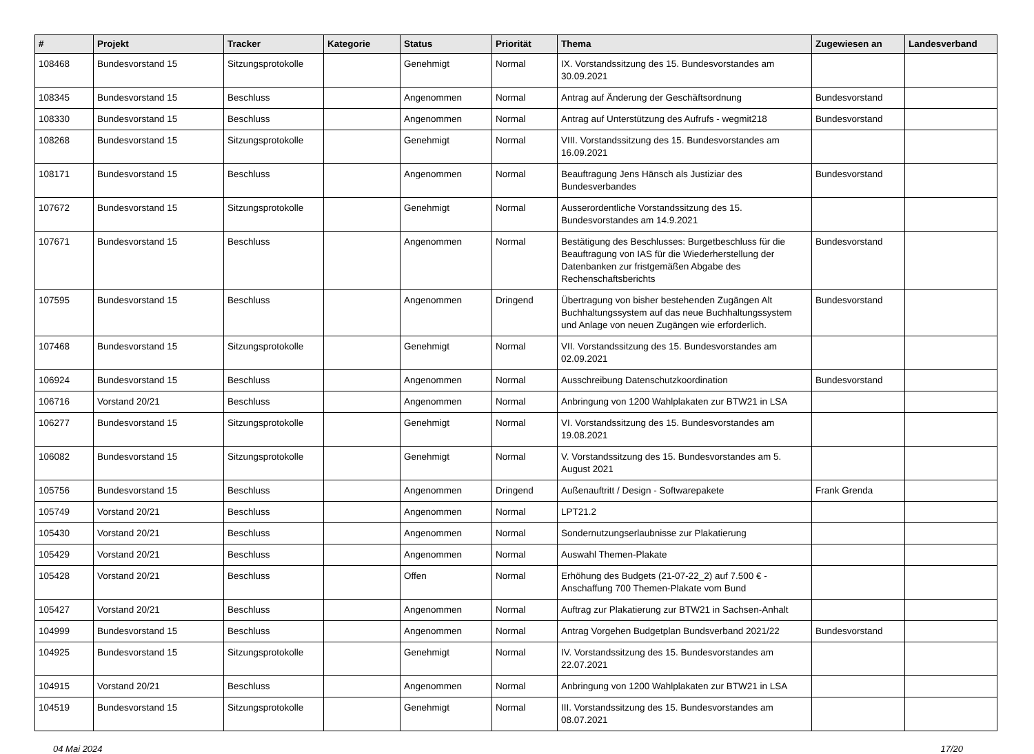| # | Projekt | Tracker | Kategorie | Status | Priorität | Thema | Zugewiesen an | Landesverband |
| --- | --- | --- | --- | --- | --- | --- | --- | --- |
| 108468 | Bundesvorstand 15 | Sitzungsprotokolle | | Genehmigt | Normal | IX. Vorstandssitzung des 15. Bundesvorstandes am 30.09.2021 | | |
| 108345 | Bundesvorstand 15 | Beschluss | | Angenommen | Normal | Antrag auf Änderung der Geschäftsordnung | Bundesvorstand | |
| 108330 | Bundesvorstand 15 | Beschluss | | Angenommen | Normal | Antrag auf Unterstützung des Aufrufs - wegmit218 | Bundesvorstand | |
| 108268 | Bundesvorstand 15 | Sitzungsprotokolle | | Genehmigt | Normal | VIII. Vorstandssitzung des 15. Bundesvorstandes am 16.09.2021 | | |
| 108171 | Bundesvorstand 15 | Beschluss | | Angenommen | Normal | Beauftragung Jens Hänsch als Justiziar des Bundesverbandes | Bundesvorstand | |
| 107672 | Bundesvorstand 15 | Sitzungsprotokolle | | Genehmigt | Normal | Ausserordentliche Vorstandssitzung des 15. Bundesvorstandes am 14.9.2021 | | |
| 107671 | Bundesvorstand 15 | Beschluss | | Angenommen | Normal | Bestätigung des Beschlusses: Burgetbeschluss für die Beauftragung von IAS für die Wiederherstellung der Datenbanken zur fristgemäßen Abgabe des Rechenschaftsberichts | Bundesvorstand | |
| 107595 | Bundesvorstand 15 | Beschluss | | Angenommen | Dringend | Übertragung von bisher bestehenden Zugängen Alt Buchhaltungssystem auf das neue Buchhaltungssystem und Anlage von neuen Zugängen wie erforderlich. | Bundesvorstand | |
| 107468 | Bundesvorstand 15 | Sitzungsprotokolle | | Genehmigt | Normal | VII. Vorstandssitzung des 15. Bundesvorstandes am 02.09.2021 | | |
| 106924 | Bundesvorstand 15 | Beschluss | | Angenommen | Normal | Ausschreibung Datenschutzkoordination | Bundesvorstand | |
| 106716 | Vorstand 20/21 | Beschluss | | Angenommen | Normal | Anbringung von 1200 Wahlplakaten zur BTW21 in LSA | | |
| 106277 | Bundesvorstand 15 | Sitzungsprotokolle | | Genehmigt | Normal | VI. Vorstandssitzung des 15. Bundesvorstandes am 19.08.2021 | | |
| 106082 | Bundesvorstand 15 | Sitzungsprotokolle | | Genehmigt | Normal | V. Vorstandssitzung des 15. Bundesvorstandes am 5. August 2021 | | |
| 105756 | Bundesvorstand 15 | Beschluss | | Angenommen | Dringend | Außenauftritt / Design - Softwarepakete | Frank Grenda | |
| 105749 | Vorstand 20/21 | Beschluss | | Angenommen | Normal | LPT21.2 | | |
| 105430 | Vorstand 20/21 | Beschluss | | Angenommen | Normal | Sondernutzungserlaubnisse zur Plakatierung | | |
| 105429 | Vorstand 20/21 | Beschluss | | Angenommen | Normal | Auswahl Themen-Plakate | | |
| 105428 | Vorstand 20/21 | Beschluss | | Offen | Normal | Erhöhung des Budgets (21-07-22_2) auf 7.500 € - Anschaffung 700 Themen-Plakate vom Bund | | |
| 105427 | Vorstand 20/21 | Beschluss | | Angenommen | Normal | Auftrag zur Plakatierung zur BTW21 in Sachsen-Anhalt | | |
| 104999 | Bundesvorstand 15 | Beschluss | | Angenommen | Normal | Antrag Vorgehen Budgetplan Bundsverband 2021/22 | Bundesvorstand | |
| 104925 | Bundesvorstand 15 | Sitzungsprotokolle | | Genehmigt | Normal | IV. Vorstandssitzung des 15. Bundesvorstandes am 22.07.2021 | | |
| 104915 | Vorstand 20/21 | Beschluss | | Angenommen | Normal | Anbringung von 1200 Wahlplakaten zur BTW21 in LSA | | |
| 104519 | Bundesvorstand 15 | Sitzungsprotokolle | | Genehmigt | Normal | III. Vorstandssitzung des 15. Bundesvorstandes am 08.07.2021 | | |
04 Mai 2024 17/20